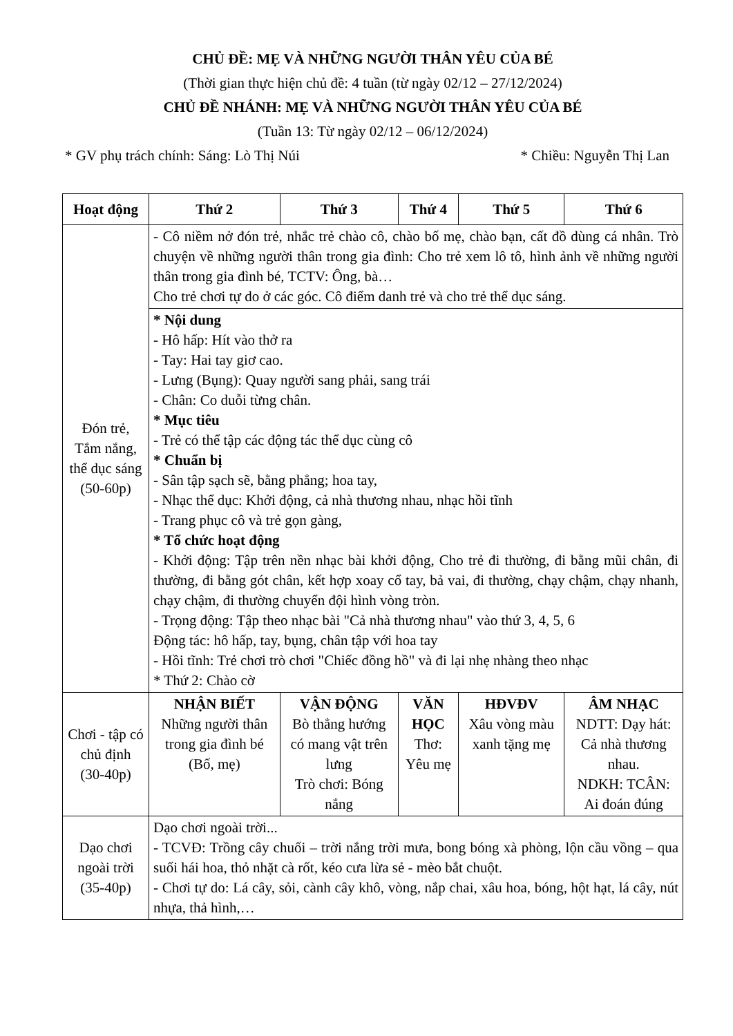CHỦ ĐỀ: MẸ VÀ NHỮNG NGƯỜI THÂN YÊU CỦA BÉ
(Thời gian thực hiện chủ đề: 4 tuần (từ ngày 02/12 – 27/12/2024)
CHỦ ĐỀ NHÁNH: MẸ VÀ NHỮNG NGƯỜI THÂN YÊU CỦA BÉ
(Tuần 13: Từ ngày 02/12 – 06/12/2024)
* GV phụ trách chính: Sáng: Lò Thị Núi * Chiều: Nguyễn Thị Lan
| Hoạt động | Thứ 2 | Thứ 3 | Thứ 4 | Thứ 5 | Thứ 6 |
| --- | --- | --- | --- | --- | --- |
| Đón trẻ, Tắm nắng, thể dục sáng (50-60p) | - Cô niềm nở đón trẻ, nhắc trẻ chào cô, chào bố mẹ, chào bạn, cất đồ dùng cá nhân. Trò chuyện về những người thân trong gia đình: Cho trẻ xem lô tô, hình ảnh về những người thân trong gia đình bé, TCTV: Ông, bà… Cho trẻ chơi tự do ở các góc. Cô điểm danh trẻ và cho trẻ thể dục sáng. | | | | |
| | * Nội dung - Hô hấp: Hít vào thở ra - Tay: Hai tay giơ cao. - Lưng (Bụng): Quay người sang phải, sang trái - Chân: Co duỗi từng chân. * Mục tiêu - Trẻ có thể tập các động tác thể dục cùng cô * Chuẩn bị - Sân tập sạch sẽ, bằng phẳng; hoa tay, - Nhạc thể dục: Khởi động, cả nhà thương nhau, nhạc hồi tĩnh - Trang phục cô và trẻ gọn gàng, * Tổ chức hoạt động - Khởi động: Tập trên nền nhạc bài khởi động, Cho trẻ đi thường, đi bằng mũi chân, đi thường, đi bằng gót chân, kết hợp xoay cổ tay, bả vai, đi thường, chạy chậm, chạy nhanh, chạy chậm, đi thường chuyển đội hình vòng tròn. - Trọng động: Tập theo nhạc bài "Cả nhà thương nhau" vào thứ 3, 4, 5, 6 Động tác: hô hấp, tay, bụng, chân tập với hoa tay - Hồi tĩnh: Trẻ chơi trò chơi "Chiếc đồng hồ" và đi lại nhẹ nhàng theo nhạc * Thứ 2: Chào cờ | | | | |
| Chơi - tập có chủ định (30-40p) | NHẬN BIẾT Những người thân trong gia đình bé (Bố, mẹ) | VẬN ĐỘNG Bò thẳng hướng có mang vật trên lưng Trò chơi: Bóng nắng | VĂN HỌC Thơ: Yêu mẹ | HĐVĐV Xâu vòng màu xanh tặng mẹ | ÂM NHẠC NDTT: Dạy hát: Cả nhà thương nhau. NDKH: TCÂN: Ai đoán đúng |
| Dạo chơi ngoài trời (35-40p) | Dạo chơi ngoài trời... - TCVĐ: Trồng cây chuối – trời nắng trời mưa, bong bóng xà phòng, lộn cầu vồng – qua suối hái hoa, thỏ nhặt cà rốt, kéo cưa lừa sẻ - mèo bắt chuột. - Chơi tự do: Lá cây, sỏi, cành cây khô, vòng, nắp chai, xâu hoa, bóng, hột hạt, lá cây, nút nhựa, thả hình,… | | | | |